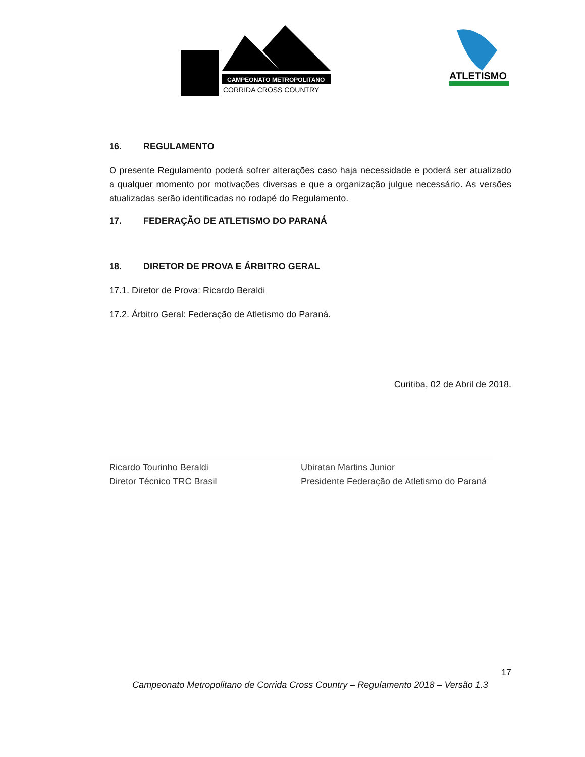CAMPEONATO METROPOLITANO
CORRIDA CROSS COUNTRY
ATLETISMO
16. REGULAMENTO
O presente Regulamento poderá sofrer alterações caso haja necessidade e poderá ser atualizado a qualquer momento por motivações diversas e que a organização julgue necessário. As versões atualizadas serão identificadas no rodapé do Regulamento.
17. FEDERAÇÃO DE ATLETISMO DO PARANÁ
18. DIRETOR DE PROVA E ÁRBITRO GERAL
17.1. Diretor de Prova: Ricardo Beraldi
17.2. Árbitro Geral: Federação de Atletismo do Paraná.
Curitiba, 02 de Abril de 2018.
Ricardo Tourinho Beraldi
Diretor Técnico TRC Brasil
Ubiratan Martins Junior
Presidente Federação de Atletismo do Paraná
17
Campeonato Metropolitano de Corrida Cross Country – Regulamento 2018 – Versão 1.3